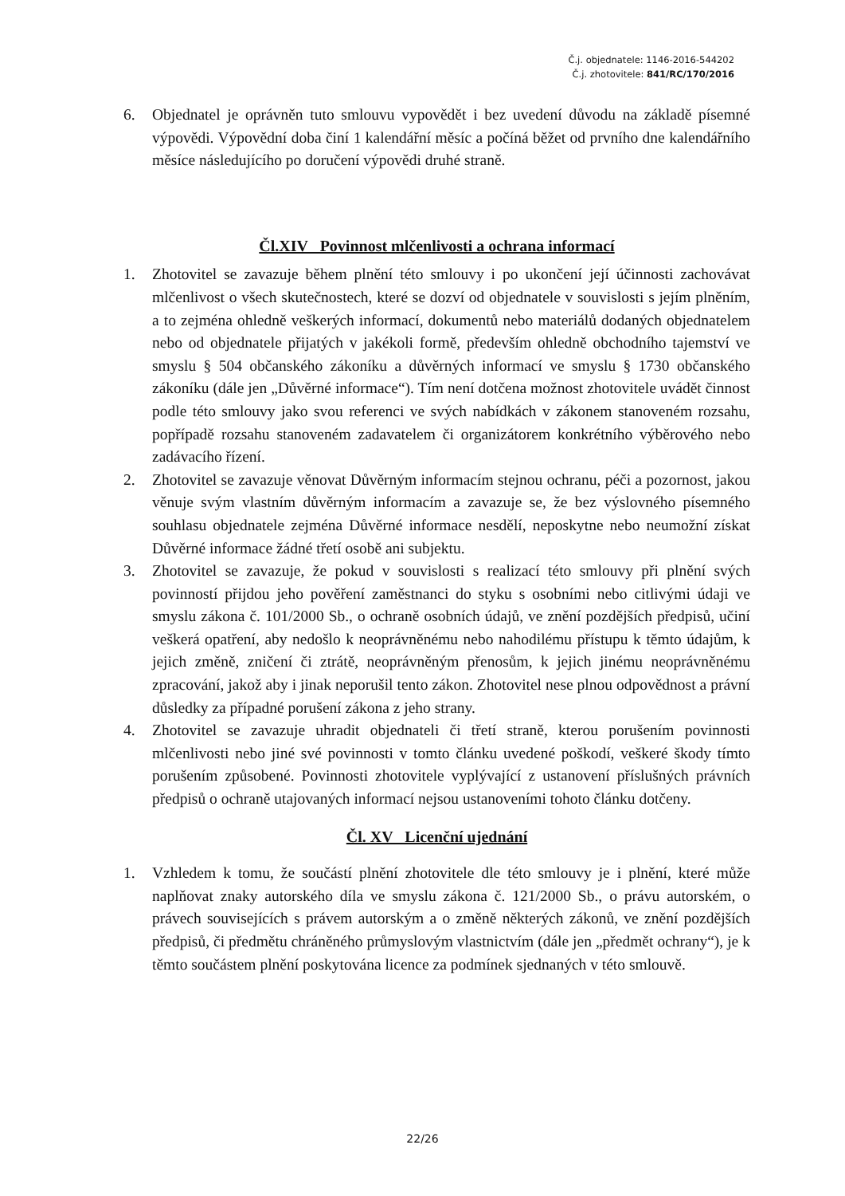Č.j. objednatele: 1146-2016-544202
Č.j. zhotovitele: 841/RC/170/2016
6. Objednatel je oprávněn tuto smlouvu vypovědět i bez uvedení důvodu na základě písemné výpovědi. Výpovědní doba činí 1 kalendářní měsíc a počíná běžet od prvního dne kalendářního měsíce následujícího po doručení výpovědi druhé straně.
Čl.XIV Povinnost mlčenlivosti a ochrana informací
1. Zhotovitel se zavazuje během plnění této smlouvy i po ukončení její účinnosti zachovávat mlčenlivost o všech skutečnostech, které se dozví od objednatele v souvislosti s jejím plněním, a to zejména ohledně veškerých informací, dokumentů nebo materiálů dodaných objednatelem nebo od objednatele přijatých v jakékoli formě, především ohledně obchodního tajemství ve smyslu § 504 občanského zákoníku a důvěrných informací ve smyslu § 1730 občanského zákoníku (dále jen „Důvěrné informace“). Tím není dotčena možnost zhotovitele uvádět činnost podle této smlouvy jako svou referenci ve svých nabídkách v zákonem stanoveném rozsahu, popřípadě rozsahu stanoveném zadavatelem či organizátorem konkrétního výběrového nebo zadávacího řízení.
2. Zhotovitel se zavazuje věnovat Důvěrným informacím stejnou ochranu, péči a pozornost, jakou věnuje svým vlastním důvěrným informacím a zavazuje se, že bez výslovného písemného souhlasu objednatele zejména Důvěrné informace nesdělí, neposkytne nebo neumožní získat Důvěrné informace žádné třetí osobě ani subjektu.
3. Zhotovitel se zavazuje, že pokud v souvislosti s realizací této smlouvy při plnění svých povinností přijdou jeho pověření zaměstnanci do styku s osobními nebo citlivými údaji ve smyslu zákona č. 101/2000 Sb., o ochraně osobních údajů, ve znění pozdějších předpisů, učiní veškerá opatření, aby nedošlo k neoprávněnému nebo nahodilému přístupu k těmto údajům, k jejich změně, zničení či ztrátě, neoprávněným přenosům, k jejich jinému neoprávněnému zpracování, jakož aby i jinak neporušil tento zákon. Zhotovitel nese plnou odpovědnost a právní důsledky za případné porušení zákona z jeho strany.
4. Zhotovitel se zavazuje uhradit objednateli či třetí straně, kterou porušením povinnosti mlčenlivosti nebo jiné své povinnosti v tomto článku uvedené poškodí, veškeré škody tímto porušením způsobené. Povinnosti zhotovitele vyplývající z ustanovení příslušných právních předpisů o ochraně utajovaných informací nejsou ustanoveními tohoto článku dotčeny.
Čl. XV Licenční ujednání
1. Vzhledem k tomu, že součástí plnění zhotovitele dle této smlouvy je i plnění, které může naplňovat znaky autorského díla ve smyslu zákona č. 121/2000 Sb., o právu autorském, o právech souvisejících s právem autorským a o změně některých zákonů, ve znění pozdějších předpisů, či předmětu chráněného průmyslovým vlastnictvím (dále jen „předmět ochrany“), je k těmto součástem plnění poskytována licence za podmínek sjednaných v této smlouvě.
22/26